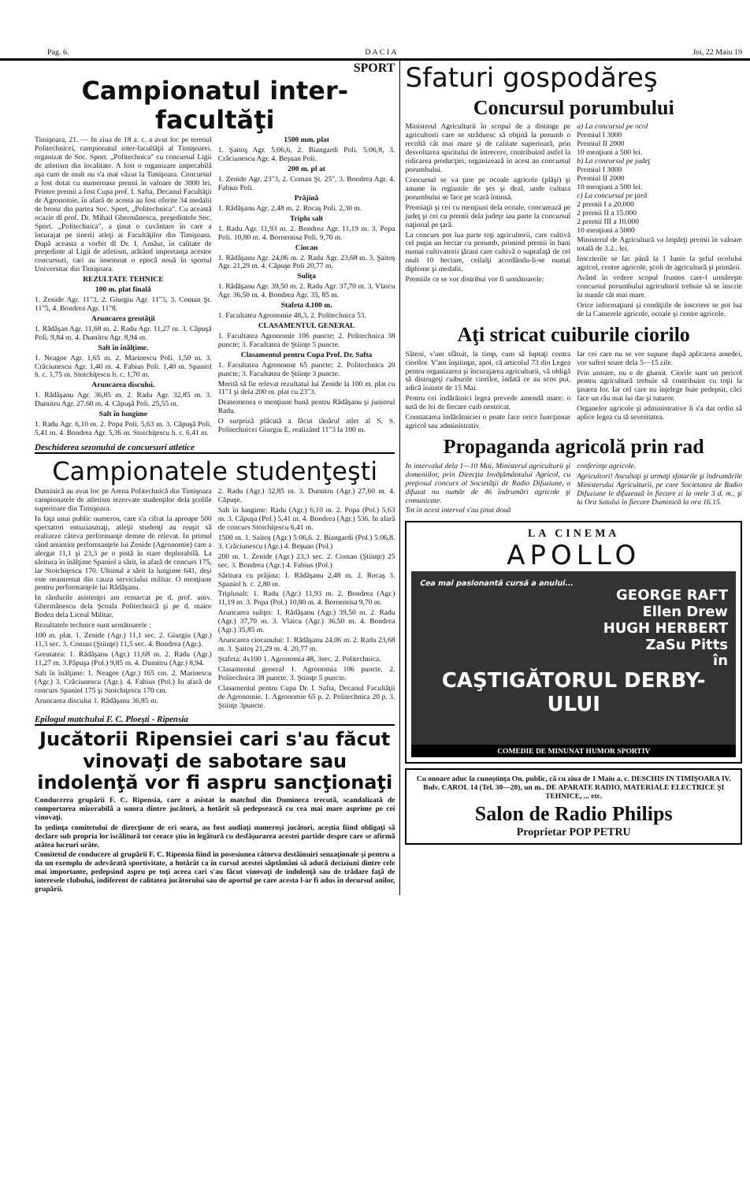Pag. 6. D A C I A Joi, 22 Maiu 19
SPORT
Campionatul inter-facultăţi
Timişoara, 21. — In ziua de 18 a. c. a avut loc pe terenul Politechnicei, campionatul inter-facultăţii al Timişoarei, organizat de Soc. Sport. „Politechnica" cu concursul Ligii de atletism din localitate. A fost o organizare impecabilă aşa cum de mult nu s'a mai văzut la Timişoara. Concursul a fost dotat cu numeroase premii în valoare de 3000 lei. Printre premii a fost Cupa prof. I. Safta, Decanul Facultăţii de Agronomie, în afară de acesta au fost oferite 34 medalii de bronz din partea Soc. Sport, „Politechnica". Cu această ocazie dl prof. Dr. Mihail Ghermănescu, preşedintele Soc. Sport. „Politechnica", a ţinut o cuvântare în care a încurajat pe tinerii atleţi ai Facultăţilor din Timişoara. După aceasta a vorbit dl Dr. I. Arnăut, în calitate de preşedinte al Ligii de atletism, arătând importanţa acestor concursuri, cari au însemnat o epocă nouă în sportul Universitar din Timişoara.
REZULTATE TEHNICE
100 m. plat finală
1. Zenide Agr. 11"3, 2. Giurgiu Agr. 11"3, 3. Coman Şt. 11"5, 4. Bondrea Agr. 11"8.
Aruncarea greutăţii
1. Rădăşan Agr. 11,68 m. 2. Radu Agr. 11,27 m. 3. Căpuşă Poli. 9,84 m. 4. Dumitru Agr. 8,94 m.
Salt în înălţime.
1. Neagoe Agr. 1,65 m. 2. Marinescu Poli. 1,50 m. 3. Crăciunescu Agr. 1,40 m. 4. Fabius Poli. 1,40 m. Spaniol h. c. 1,75 m. Stoichiţescu h. c. 1,70 m.
Aruncarea discului.
1. Rădăşanu Agr. 36,85 m. 2. Radu Agr. 32,85 m. 3. Dumitru Agr. 27.60 m. 4. Căpuşă Poli. 25,55 m.
Salt în lungime
1. Radu Agr. 6,10 m. 2. Popa Poli. 5,63 m. 3. Căpuşă Poli. 5,41 m. 4. Bondrea Agr. 5,36 m. Stoichiţescu h. c. 6,41 m.
1500 mm. plat
1. Şaitoş Agr. 5:06,6, 2. Biangardi Poli. 5:06,8, 3. Crăciunescu Agr. 4. Beşuan Poli.
200 m. pl at
1. Zenide Agr. 23"3, 2. Coman Şt. 25", 3. Bondrea Agr. 4. Fabius Poli.
Prăjină
1. Rădăşanu Agr. 2,48 m. 2. Rocaş Poli. 2,30 m.
Triplu salt
1. Radu Agr. 11,93 m. 2. Bondrea Agr. 11,19 m. 3. Popa Poli. 10,80 m. 4. Bornemisa Poli. 9,70 m.
Ciocan
1. Rădăşanu Agr. 24,06 m. 2. Radu Agr. 23,68 m. 3. Şaitoş Agr. 21,29 m. 4. Căpuşe Poli 20,77 m.
Suliţa
1. Rădăşanu Agr. 39,50 m. 2. Radu Agr. 37,70 m. 3. Vlaicu Agr. 36,50 m. 4. Bondrea Agr. 35, 85 m.
Stafeta 4.100 m.
1. Facultatea Agronomie 48,3, 2. Politechnica 53.
CLASAMENTUL GENERAL
1. Facultatea Agronomie 106 puncte; 2. Politechnica 38 puncte; 3. Facultatea de Ştiinţe 5 puncte.
Clasamentul pentru Cupa Prof. Dr. Safta
1. Facultatea Agronomie 65 puncte; 2. Politechnica 20 puncte; 3. Facultatea de Ştiinţe 3 puncte.
Merită să fie relevat rezultatul lui Zenide la 100 m. plat cu 11"1 şi dela 200 m. plat cu 23"3.
Deasemenea o menţiune bună pentru Rădăşanu şi juniorul Radu.
O surpriză plăcută a făcut tânărul atlet al S. S. Politechnicei Giurgiu E. realizând 11"3 la 100 m.
Deschiderea sezonului de concursuri atletice
Campionatele studenţeşti
Duminică au avut loc pe Arena Politechnică din Timişoara campionatele de atletism rezervate studenţilor dela şcolile superioare din Timişoara.
In faţa unui public numeros, care s'a cifrat la aproape 500 spectatori entuziasmaţi, atleţii studenţi au reuşit să realizeze câteva performanţe demne de relevat. In primul rând amintim performanţele lui Zenide (Agronomie) care a alergat 11,1 şi 23,3 pe o pistă în stare deplorabilă. La săritura în înălţime Spaniol a sărit, în afară de concurs 175, iar Stoichiţescu 170. Ultimul a sărit la lungime 641, deşi este neantrenat din cauza serviciului militar. O menţiune pentru performanţele lui Rădăşanu.
In rândurile asistenţei am remarcat pe d. prof. univ. Ghermănescu dela Şcoala Politechnică şi pe d. maior Bodea dela Liceul Militar.
Rezultatele technice sunt următoarele :
100 m. plat. 1. Zenide (Agr.) 11,1 sec. 2. Giurgiu (Agr.) 11,3 sec. 3. Coman (Ştiinţe) 11,5 sec. 4. Bondrea (Agr.).
Greutatea: 1. Rădăşanu (Agr.) 11,68 m. 2. Radu (Agr.) 11,27 m. 3.Păpuşa (Pol.) 9,85 m. 4. Dumitru (Agr.) 8,94.
Salt în înălţime: 1. Neagoe (Agr.) 165 cm. 2. Marinescu (Agr.) 3. Crăciunescu (Agr.). 4. Fabius (Pol.) In afară de concurs Spaniol 175 şi Stoichiţescu 170 cm.
Aruncarea discului 1. Rădăşanu 36,85 m.
2. Radu (Agr.) 32,85 m. 3. Dumitru (Agr.) 27,60 m. 4. Căpuşe.
Salt în lungime: Radu (Agr.) 6,10 m. 2. Popa (Pol.) 5,63 m. 3. Căpuşa (Pol.) 5,41 m. 4. Bondrea (Agr.) 536. In afară de concurs Stoichiţescu 6,41 m.
1500 m. 1. Saitoş (Agr.) 5:06,6. 2. Biangardi (Pol.) 5:06,8. 3. Crăciunescu (Agr.) 4. Beşuan (Pol.)
200 m. 1. Zenide (Agr.) 23,3 sec. 2. Coman (Ştiinţe) 25 sec. 3. Bondrea (Agr.) 4. Fabius (Pol.)
Săritura cu prăjina: 1. Rădăşanu 2,48 m. 2. Rocaş 3. Spaniol h. c. 2,80 m.
Triplusalt: 1. Radu (Agr.) 11,93 m. 2. Bondrea (Agr.) 11,19 m. 3. Popa (Pol.) 10,80 m. 4. Bornemisa 9,70 m.
Aruncarea suliţei: 1. Rădăşanu (Agr.) 39,50 m. 2. Radu (Agr.) 37,70 m. 3. Vlaicu (Agr.) 36,50 m. 4. Bondrea (Agr.) 35,85 m.
Aruncarea ciocanului: 1. Rădăşanu 24,06 m. 2. Radu 23,68 m. 3. Şaitoş 21,29 m. 4. 20,77 m.
Ştafeta: 4x100 1. Agronomia 48, 3sec. 2. Politechnica.
Clasamentul general 1. Agronomia 106 puncte. 2. Politechnica 38 puncte. 3. Ştiinţe 5 puncte.
Clasamentul pentru Cupa Dr. I. Safta, Decanul Facultăţii de Agronomie. 1. Agronomie 65 p. 2. Politechnica 20 p. 3. Ştiinţe 3puncte.
Epilogul matchului F. C. Ploeşti - Ripensia
Jucătorii Ripensiei cari s'au făcut vinovaţi de sabotare sau indolenţă vor fi aspru sancţionaţi
Conducerea grupării F. C. Ripensia, care a asistat la matchul din Dumineca trecută, scandalizată de comportarea mizerabilă a unora dintre jucători, a hotărît să pedepsească cu cea mai mare asprime pe cei vinovaţi.
In şedinţa comitetului de direcţiune de eri seara, au fost audiaţi numeroşi jucători, aceştia fiind obligaţi să declare sub propria lor iscălitură tot ceeace ştiu în legătură cu desfăşurarea acestei partide despre care se afirmă atâtea lucruri urâte.
Comitetul de conducere al grupării F. C. Ripensia fiind în posesiunea câtorva destăinuiri senzaţionale şi pentru a da un exemplu de adevărată sportivitate, a hotărât ca în cursul acestei săptămâni să aducă deciziuni dintre cele mai importante, pedepsind aspru pe toţi aceea cari s'au făcut vinovaţi de indolenţă sau de trădare faţă de interesele clubului, indiferent de calitatea jucătorului sau de aportul pe care acesta l-ar fi adus în decursul anilor, grupării.
Sfaturi gospodăreş
Concursul porumbului
Ministerul Agriculturii în scopul de a distinge pe agricultorii care se străduesc să obţină la porumb o recoltă cât mai mare şi de calitate superioară, prin desvoltarea spiritului de întrecere, contribuind astfel la ridicarea producţiei, organizează în acest an concursul porumbului.
Concursul se va ţine pe ocoale agricole (plăşi) şi anume în regiunile de şes şi deal, unde cultura porumbului se face pe scară întinsă.
Premiaţii şi cei cu menţiuni dela ocoale, concurează pe judeţ şi cei cu premii dela judeţe iau parte la concursul naţional pe ţară.
La concurs pot lua parte toţi agricultorii, care cultivă cel puţin un hectar cu porumb, primind premii în bani numai cultivatorii ţărani care cultivă o suprafaţă de cel mult 10 hectare, ceilalţi acordându-li-se numai diplome şi medalii.
Premiile ce se vor distribui vor fi următoarele:
a) La concursul pe ocol
Premiul I 3000
Premiul II 2000
10 menţiuni a 500 lei.
b) La concursul pe judeţ
Premiul I 3000
Premiul II 2000
10 menţiuni a 500 lei.
c) La concursul pe ţară
2 premii I a 20.000
2 premii II a 15.000
2 premii III a 10.000
10 menţiuni a 5000
Ministerul de Agricultură va împărţi premii în valoare totală de 3.2.. lei.
Inscrierile se fac până la 1 Iunie la şeful ocolului agricol, centre agricole, şcoli de agricultură şi primării.
Având în vedere scopul frumos care-l urmăreşte concursul porumbului agricultorii trebuie să se înscrie în număr cât mai mare.
Orice informaţiuni şi condiţiile de înscriere se pot lua de la Camerele agricole, ocoale şi centre agricole.
Aţi stricat cuiburile ciorilo
Săteni, v'am sfătuit, la timp, cum să luptaţi contra ciorilor. V'am înştiinţat, apoi, că articolul 73 din Legea pentru organizarea şi încurajarea agriculturii, vă obligă să distrugeţi cuiburile ciorilor, îndată ce au scos pui, adică înainte de 15 Mai.
Pentru cei îndărătnici legea prevede amendă mare: o sută de lei de fiecare cuib nestricat.
Constatarea îndărătniciei o poate face orice funcţionar agricol sau administrativ.
Iar cei care nu se vor supune după aplicarea amedei, vor suferi soare dela 5—15 zile.
Prin urmare, nu e de glumit. Ciorile sunt un pericol pentru agricultură trebuie să contribuim cu toţii la ţinarea lor. Iar cel care nu înţelege buie pedepsit, căci face un rău mai lui dar şi tuturor.
Organelor agricole şi administrative li s'a dat ordin să aplice legea cu tă severitatea.
Propaganda agricolă prin rad
In intervalul dela 1—10 Mai, Ministerul agriculturii şi domeniilor, prin Direcţia Invăţământului Agricol, cu preţiosul concurs al Societăţii de Radio Difuziune, a difuzat nu număr de 46 îndrumări agricole şi comunicate.
Tot în acest interval s'au ţinut două
conferinţe agricole.
Agricultori! Ascultaţi şi urmaţi sfaturile şi îndrumările Ministerului Agriculturii, pe care Societatea de Radio Difuziune le difuzează în fiecare zi la orele 3 d. m., şi la Ora Satului în fiecare Duminică la ora 16.15.
LA CINEMA
APOLLO
Cea mai pasionantă cursă a anului...
GEORGE RAFT
Ellen Drew
HUGH HERBERT
ZaSu Pitts
în
CAŞTIGĂTORUL DERBY-ULUI
COMEDIE DE MINUNAT HUMOR SPORTIV
Cu onoare aduc la cunoştinţa On. public, că cu ziua de 1 Maiu a. c. DESCHIS IN TIMIŞOARA IV. Bulv. CAROL 14 (Tel. 30—20), un m.. DE APARATE RADIO, MATERIALE ELECTRICE ŞI TEHNICE, ... etc.
Salon de Radio Philips
Proprietar POP PETRU